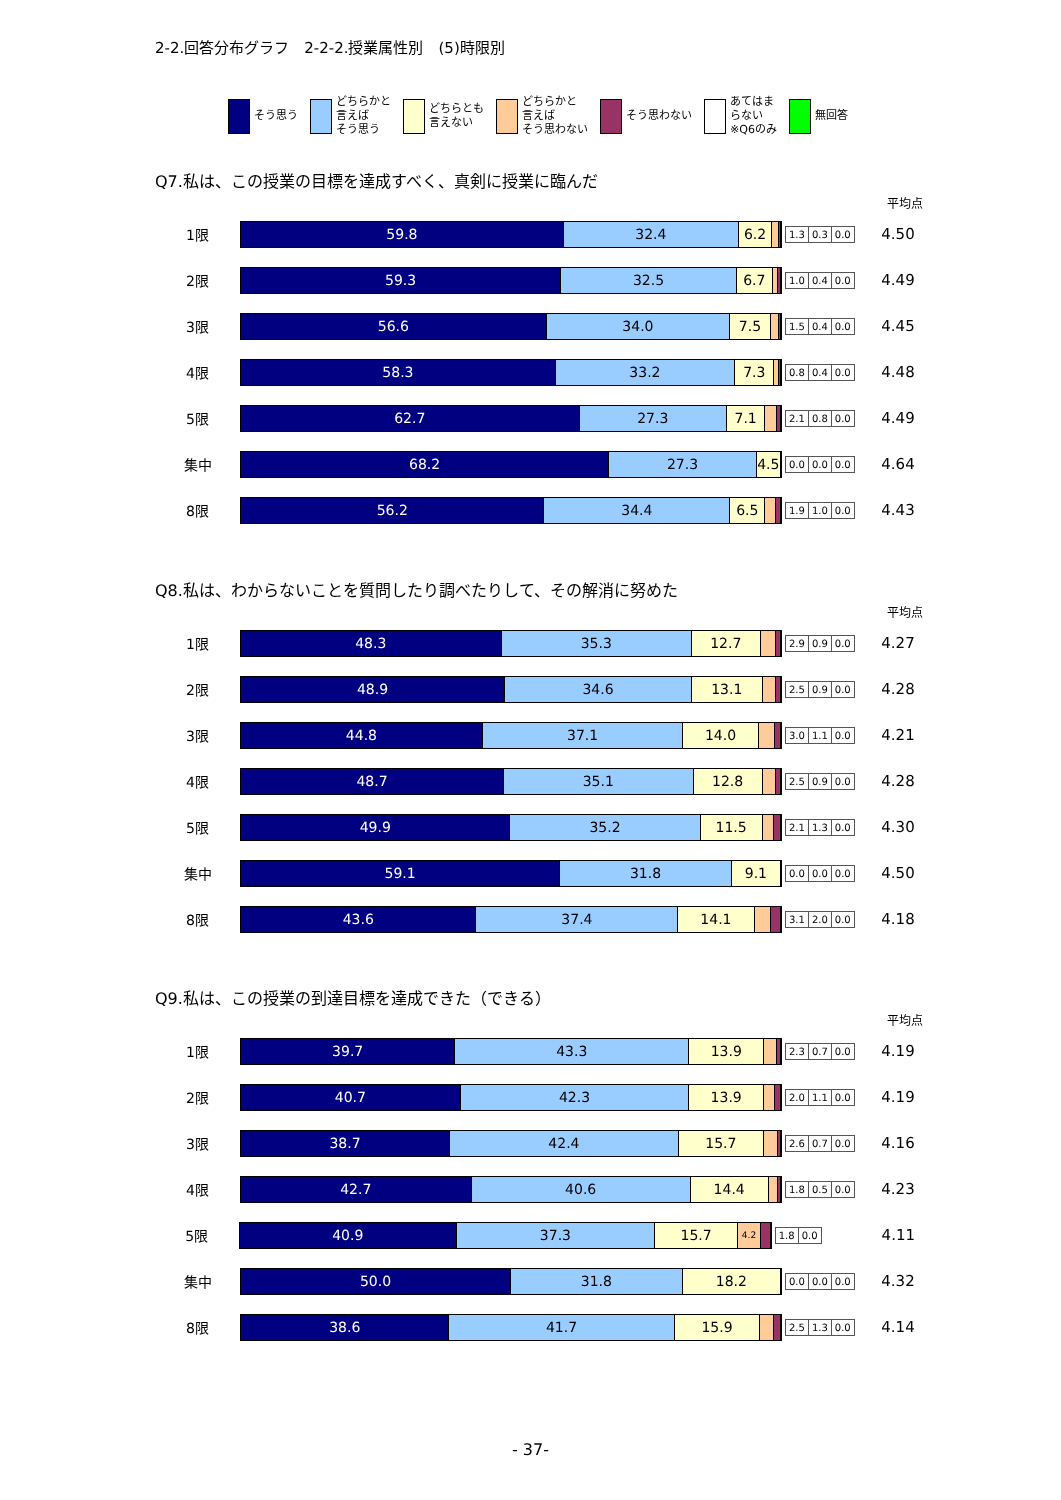2-2.回答分布グラフ　2-2-2.授業属性別　(5)時限別
そう思う どちらかと
言えば
そう思う
どちらとも
言えない
どちらかと
言えば
そう思わない
そう思わない あてはま
らない
※Q6のみ
無回答
Q7.私は、この授業の目標を達成すべく、真剣に授業に臨んだ
平均点
1限
59.8 32.4 6.2
| 1.3 | 0.3 | 0.0 |
4.50
2限
59.3 32.5 6.7
| 1.0 | 0.4 | 0.0 |
4.49
3限
56.6 34.0 7.5
| 1.5 | 0.4 | 0.0 |
4.45
4限
58.3 33.2 7.3
| 0.8 | 0.4 | 0.0 |
4.48
5限
62.7 27.3 7.1
| 2.1 | 0.8 | 0.0 |
4.49
集中
68.2 27.3 4.5
| 0.0 | 0.0 | 0.0 |
4.64
8限
56.2 34.4 6.5
| 1.9 | 1.0 | 0.0 |
4.43
Q8.私は、わからないことを質問したり調べたりして、その解消に努めた
平均点
1限
48.3 35.3 12.7
| 2.9 | 0.9 | 0.0 |
4.27
2限
48.9 34.6 13.1
| 2.5 | 0.9 | 0.0 |
4.28
3限
44.8 37.1 14.0
| 3.0 | 1.1 | 0.0 |
4.21
4限
48.7 35.1 12.8
| 2.5 | 0.9 | 0.0 |
4.28
5限
49.9 35.2 11.5
| 2.1 | 1.3 | 0.0 |
4.30
集中
59.1 31.8 9.1
| 0.0 | 0.0 | 0.0 |
4.50
8限
43.6 37.4 14.1
| 3.1 | 2.0 | 0.0 |
4.18
Q9.私は、この授業の到達目標を達成できた（できる）
平均点
1限
39.7 43.3 13.9
| 2.3 | 0.7 | 0.0 |
4.19
2限
40.7 42.3 13.9
| 2.0 | 1.1 | 0.0 |
4.19
3限
38.7 42.4 15.7
| 2.6 | 0.7 | 0.0 |
4.16
4限
42.7 40.6 14.4
| 1.8 | 0.5 | 0.0 |
4.23
5限
40.9 37.3 15.7 4.2
| 1.8 | 0.0 |
4.11
集中
50.0 31.8 18.2
| 0.0 | 0.0 | 0.0 |
4.32
8限
38.6 41.7 15.9
| 2.5 | 1.3 | 0.0 |
4.14
- 37-